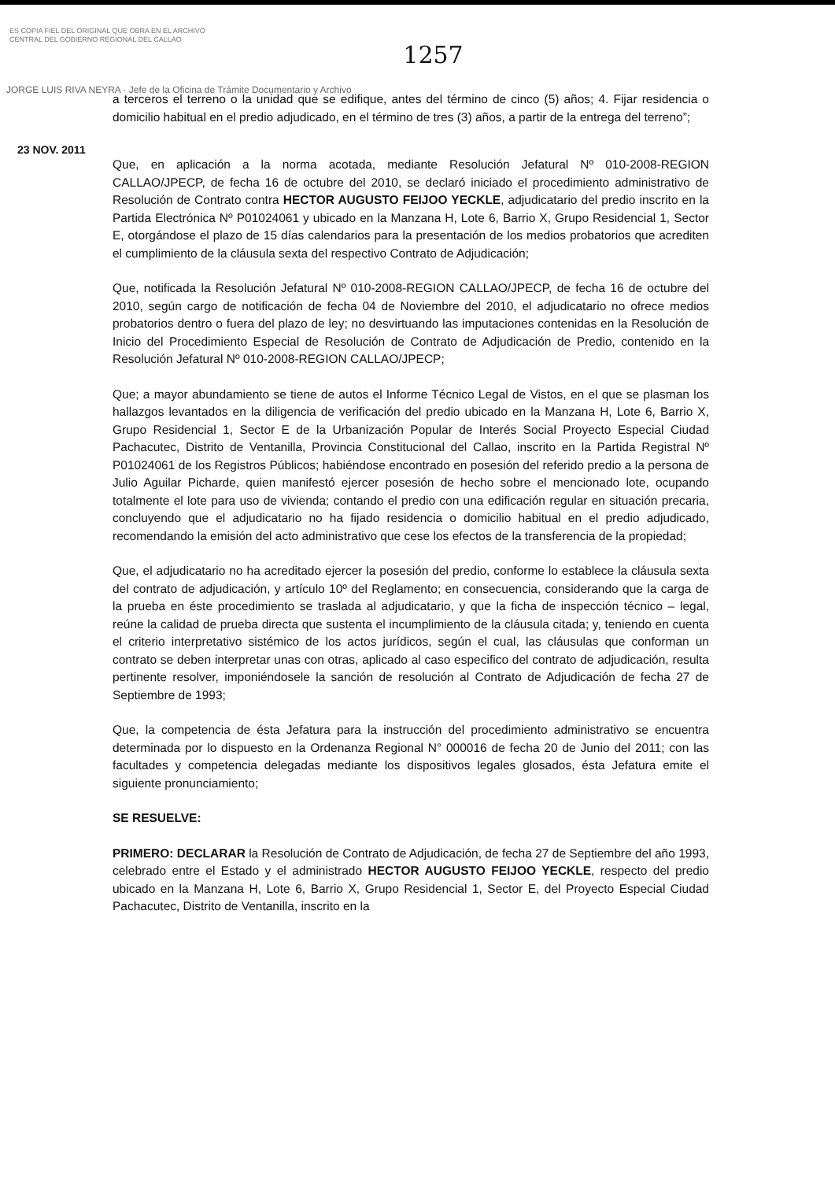ES COPIA FIEL DEL ORIGINAL QUE OBRA EN EL ARCHIVO
CENTRAL DEL GOBIERNO REGIONAL DEL CALLAO
1257
JORGE LUIS RIVA NEYRA · Jefe de la Oficina de Trámite Documentario y Archivo
a terceros el terreno o la unidad que se edifique, antes del término de cinco (5) años; 4. Fijar residencia o domicilio habitual en el predio adjudicado, en el término de tres (3) años, a partir de la entrega del terreno”;
23 NOV. 2011
Que, en aplicación a la norma acotada, mediante Resolución Jefatural Nº 010-2008-REGION CALLAO/JPECP, de fecha 16 de octubre del 2010, se declaró iniciado el procedimiento administrativo de Resolución de Contrato contra HECTOR AUGUSTO FEIJOO YECKLE, adjudicatario del predio inscrito en la Partida Electrónica Nº P01024061 y ubicado en la Manzana H, Lote 6, Barrio X, Grupo Residencial 1, Sector E, otorgándose el plazo de 15 días calendarios para la presentación de los medios probatorios que acrediten el cumplimiento de la cláusula sexta del respectivo Contrato de Adjudicación;
Que, notificada la Resolución Jefatural Nº 010-2008-REGION CALLAO/JPECP, de fecha 16 de octubre del 2010, según cargo de notificación de fecha 04 de Noviembre del 2010, el adjudicatario no ofrece medios probatorios dentro o fuera del plazo de ley; no desvirtuando las imputaciones contenidas en la Resolución de Inicio del Procedimiento Especial de Resolución de Contrato de Adjudicación de Predio, contenido en la Resolución Jefatural Nº 010-2008-REGION CALLAO/JPECP;
Que; a mayor abundamiento se tiene de autos el Informe Técnico Legal de Vistos, en el que se plasman los hallazgos levantados en la diligencia de verificación del predio ubicado en la Manzana H, Lote 6, Barrio X, Grupo Residencial 1, Sector E de la Urbanización Popular de Interés Social Proyecto Especial Ciudad Pachacutec, Distrito de Ventanilla, Provincia Constitucional del Callao, inscrito en la Partida Registral Nº P01024061 de los Registros Públicos; habiéndose encontrado en posesión del referido predio a la persona de Julio Aguilar Picharde, quien manifestó ejercer posesión de hecho sobre el mencionado lote, ocupando totalmente el lote para uso de vivienda; contando el predio con una edificación regular en situación precaria, concluyendo que el adjudicatario no ha fijado residencia o domicilio habitual en el predio adjudicado, recomendando la emisión del acto administrativo que cese los efectos de la transferencia de la propiedad;
Que, el adjudicatario no ha acreditado ejercer la posesión del predio, conforme lo establece la cláusula sexta del contrato de adjudicación, y artículo 10º del Reglamento; en consecuencia, considerando que la carga de la prueba en éste procedimiento se traslada al adjudicatario, y que la ficha de inspección técnico – legal, reúne la calidad de prueba directa que sustenta el incumplimiento de la cláusula citada; y, teniendo en cuenta el criterio interpretativo sistémico de los actos jurídicos, según el cual, las cláusulas que conforman un contrato se deben interpretar unas con otras, aplicado al caso especifico del contrato de adjudicación, resulta pertinente resolver, imponiéndosele la sanción de resolución al Contrato de Adjudicación de fecha 27 de Septiembre de 1993;
Que, la competencia de ésta Jefatura para la instrucción del procedimiento administrativo se encuentra determinada por lo dispuesto en la Ordenanza Regional N° 000016 de fecha 20 de Junio del 2011; con las facultades y competencia delegadas mediante los dispositivos legales glosados, ésta Jefatura emite el siguiente pronunciamiento;
SE RESUELVE:
PRIMERO: DECLARAR la Resolución de Contrato de Adjudicación, de fecha 27 de Septiembre del año 1993, celebrado entre el Estado y el administrado HECTOR AUGUSTO FEIJOO YECKLE, respecto del predio ubicado en la Manzana H, Lote 6, Barrio X, Grupo Residencial 1, Sector E, del Proyecto Especial Ciudad Pachacutec, Distrito de Ventanilla, inscrito en la